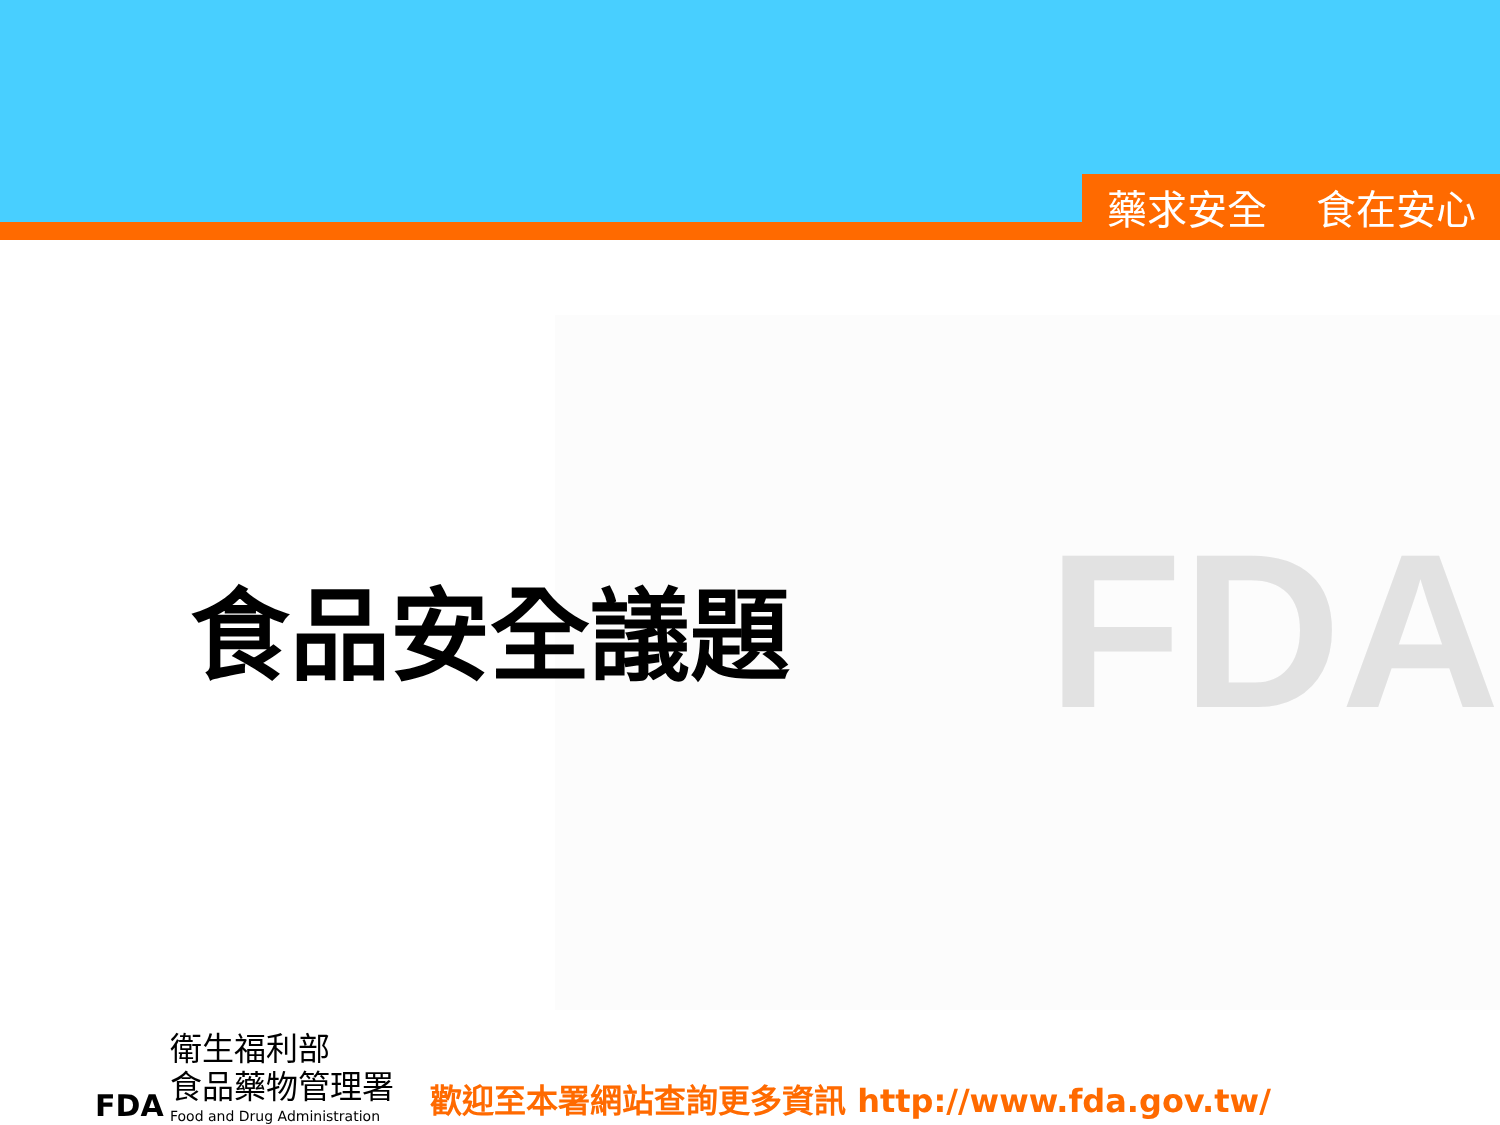藥求安全 食在安心
FDA 食品安全議題
FDA
衛生福利部
食品藥物管理署
Food and Drug Administration
歡迎至本署網站查詢更多資訊 http://www.fda.gov.tw/